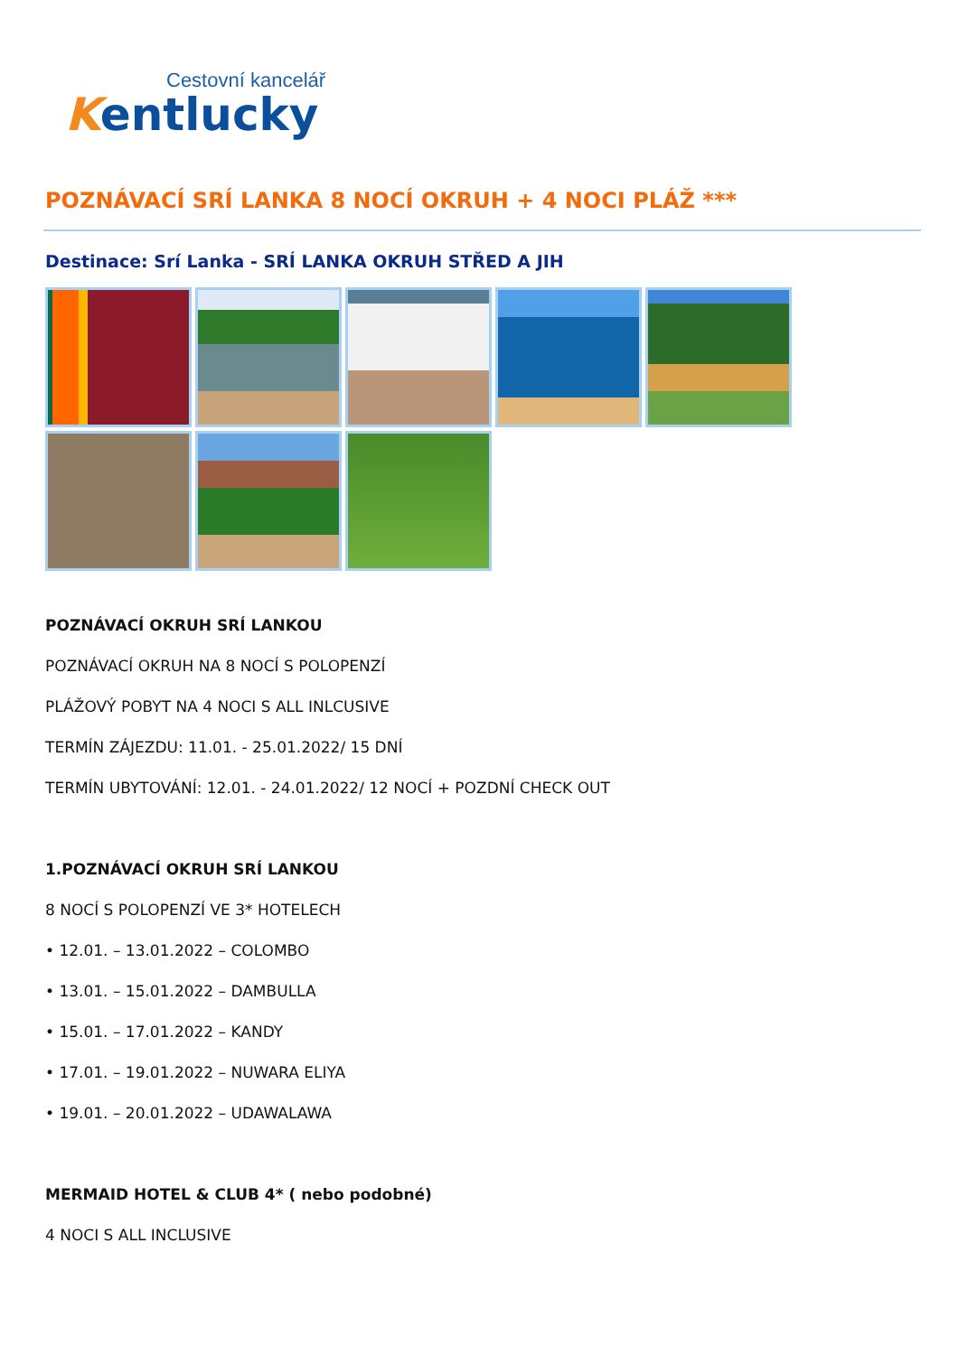Cestovní kancelář
Kentlucky
POZNÁVACÍ SRÍ LANKA 8 NOCÍ OKRUH + 4 NOCI PLÁŽ ***
Destinace: Srí Lanka - SRÍ LANKA OKRUH STŘED A JIH
POZNÁVACÍ OKRUH SRÍ LANKOU
POZNÁVACÍ OKRUH NA 8 NOCÍ S POLOPENZÍ
PLÁŽOVÝ POBYT NA 4 NOCI S ALL INLCUSIVE
TERMÍN ZÁJEZDU: 11.01. - 25.01.2022/ 15 DNÍ
TERMÍN UBYTOVÁNÍ: 12.01. - 24.01.2022/ 12 NOCÍ + POZDNÍ CHECK OUT
1.POZNÁVACÍ OKRUH SRÍ LANKOU
8 NOCÍ S POLOPENZÍ VE 3* HOTELECH
• 12.01. – 13.01.2022 – COLOMBO
• 13.01. – 15.01.2022 – DAMBULLA
• 15.01. – 17.01.2022 – KANDY
• 17.01. – 19.01.2022 – NUWARA ELIYA
• 19.01. – 20.01.2022 – UDAWALAWA
MERMAID HOTEL & CLUB 4* ( nebo podobné)
4 NOCI S ALL INCLUSIVE